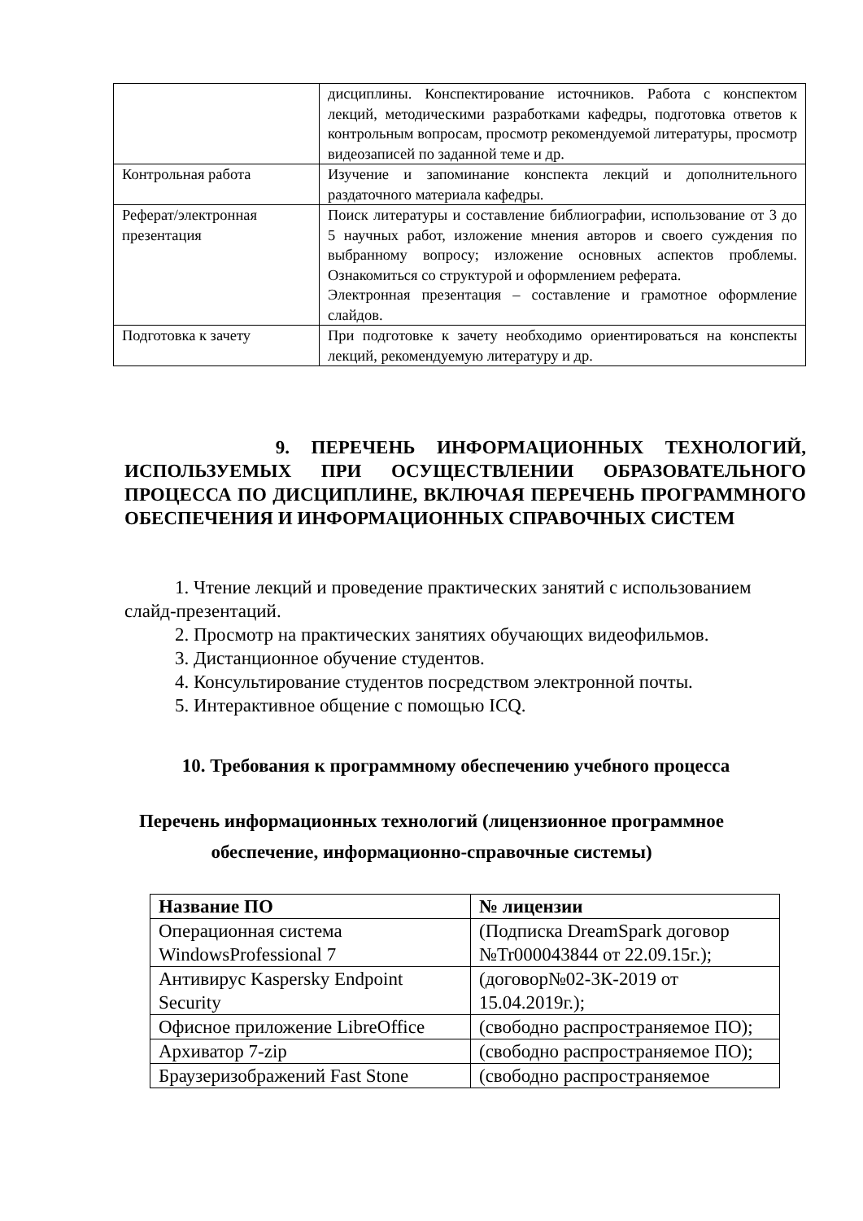| | дисциплины. Конспектирование источников. Работа с конспектом лекций, методическими разработками кафедры, подготовка ответов к контрольным вопросам, просмотр рекомендуемой литературы, просмотр видеозаписей по заданной теме и др. |
| Контрольная работа | Изучение и запоминание конспекта лекций и дополнительного раздаточного материала кафедры. |
| Реферат/электронная презентация | Поиск литературы и составление библиографии, использование от 3 до 5 научных работ, изложение мнения авторов и своего суждения по выбранному вопросу; изложение основных аспектов проблемы. Ознакомиться со структурой и оформлением реферата. Электронная презентация – составление и грамотное оформление слайдов. |
| Подготовка к зачету | При подготовке к зачету необходимо ориентироваться на конспекты лекций, рекомендуемую литературу и др. |
9. ПЕРЕЧЕНЬ ИНФОРМАЦИОННЫХ ТЕХНОЛОГИЙ, ИСПОЛЬЗУЕМЫХ ПРИ ОСУЩЕСТВЛЕНИИ ОБРАЗОВАТЕЛЬНОГО ПРОЦЕССА ПО ДИСЦИПЛИНЕ, ВКЛЮЧАЯ ПЕРЕЧЕНЬ ПРОГРАММНОГО ОБЕСПЕЧЕНИЯ И ИНФОРМАЦИОННЫХ СПРАВОЧНЫХ СИСТЕМ
1. Чтение лекций и проведение практических занятий с использованием слайд-презентаций.
2. Просмотр на практических занятиях обучающих видеофильмов.
3. Дистанционное обучение студентов.
4. Консультирование студентов посредством электронной почты.
5. Интерактивное общение с помощью ICQ.
10. Требования к программному обеспечению учебного процесса
Перечень информационных технологий (лицензионное программное
обеспечение, информационно-справочные системы)
| Название ПО | № лицензии |
| --- | --- |
| Операционная система WindowsProfessional 7 | (Подписка DreamSpark договор №Tr000043844 от 22.09.15г.); |
| Антивирус Kaspersky Endpoint Security | (договор№02-3К-2019 от 15.04.2019г.); |
| Офисное приложение LibreOffice | (свободно распространяемое ПО); |
| Архиватор 7-zip | (свободно распространяемое ПО); |
| Браузеризображений Fast Stone | (свободно распространяемое |